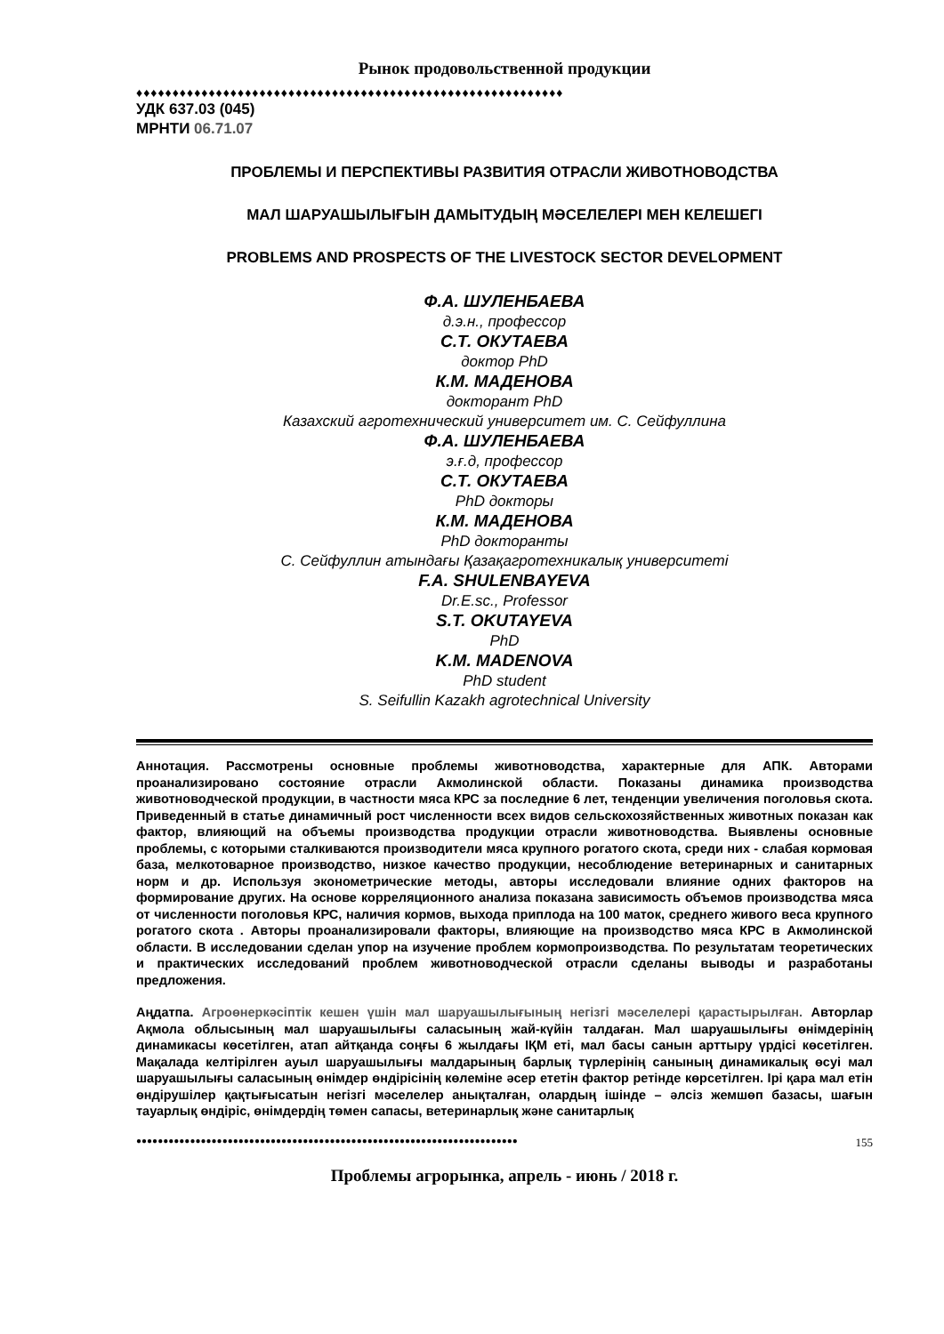Рынок продовольственной продукции
♦♦♦♦♦♦♦♦♦♦♦♦♦♦♦♦♦♦♦♦♦♦♦♦♦♦♦♦♦♦♦♦♦♦♦♦♦♦♦♦♦♦♦♦♦♦♦♦♦♦♦♦♦♦♦♦♦♦♦
УДК 637.03 (045)
МРНТИ 06.71.07
ПРОБЛЕМЫ И ПЕРСПЕКТИВЫ РАЗВИТИЯ ОТРАСЛИ ЖИВОТНОВОДСТВА
МАЛ ШАРУАШЫЛЫҒЫН ДАМЫТУДЫҢ МӘСЕЛЕЛЕРІ МЕН КЕЛЕШЕГІ
PROBLEMS AND PROSPECTS OF THE LIVESTOCK SECTOR DEVELOPMENT
Ф.А. ШУЛЕНБАЕВА
д.э.н., профессор
С.Т. ОКУТАЕВА
доктор PhD
К.М. МАДЕНОВА
докторант PhD
Казахский агротехнический университет им. С. Сейфуллина
Ф.А. ШУЛЕНБАЕВА
э.ғ.д, профессор
С.Т. ОКУТАЕВА
PhD докторы
К.М. МАДЕНОВА
PhD докторанты
С. Сейфуллин атындағы Қазақагротехникалық университеті
F.A. SHULENBAYEVA
Dr.E.sc., Professor
S.T. OKUTAYEVA
PhD
K.M. MADENOVA
PhD student
S. Seifullin Kazakh agrotechnical University
Аннотация. Рассмотрены основные проблемы животноводства, характерные для АПК. Авторами проанализировано состояние отрасли Акмолинской области. Показаны динамика производства животноводческой продукции, в частности мяса КРС за последние 6 лет, тенденции увеличения поголовья скота. Приведенный в статье динамичный рост численности всех видов сельскохозяйственных животных показан как фактор, влияющий на объемы производства продукции отрасли животноводства. Выявлены основные проблемы, с которыми сталкиваются производители мяса крупного рогатого скота, среди них - слабая кормовая база, мелкотоварное производство, низкое качество продукции, несоблюдение ветеринарных и санитарных норм и др. Используя эконометрические методы, авторы исследовали влияние одних факторов на формирование других. На основе корреляционного анализа показана зависимость объемов производства мяса от численности поголовья КРС, наличия кормов, выхода приплода на 100 маток, среднего живого веса крупного рогатого скота . Авторы проанализировали факторы, влияющие на производство мяса КРС в Акмолинской области. В исследовании сделан упор на изучение проблем кормопроизводства. По результатам теоретических и практических исследований проблем животноводческой отрасли сделаны выводы и разработаны предложения.
Аңдатпа. Агроөнеркәсіптік кешен үшін мал шаруашылығының негізгі мәселелері қарастырылған. Авторлар Ақмола облысының мал шаруашылығы саласының жай-күйін талдаған. Мал шаруашылығы өнімдерінің динамикасы көсетілген, атап айтқанда соңғы 6 жылдағы ІҚМ еті, мал басы санын арттыру үрдісі көсетілген. Мақалада келтірілген ауыл шаруашылығы малдарының барлық түрлерінің санының динамикалық өсуі мал шаруашылығы саласының өнімдер өндірісінің көлеміне әсер ететін фактор ретінде көрсетілген. Ірі қара мал етін өндірушілер қақтығысатын негізгі мәселелер анықталған, олардың ішінде – әлсіз жемшөп базасы, шағын тауарлық өндіріс, өнімдердің төмен сапасы, ветеринарлық және санитарлық
●●●●●●●●●●●●●●●●●●●●●●●●●●●●●●●●●●●●●●●●●●●●●●●●●●●●●●●●●●●●●●●●●●●●●●● 155
Проблемы агрорынка, апрель - июнь / 2018 г.